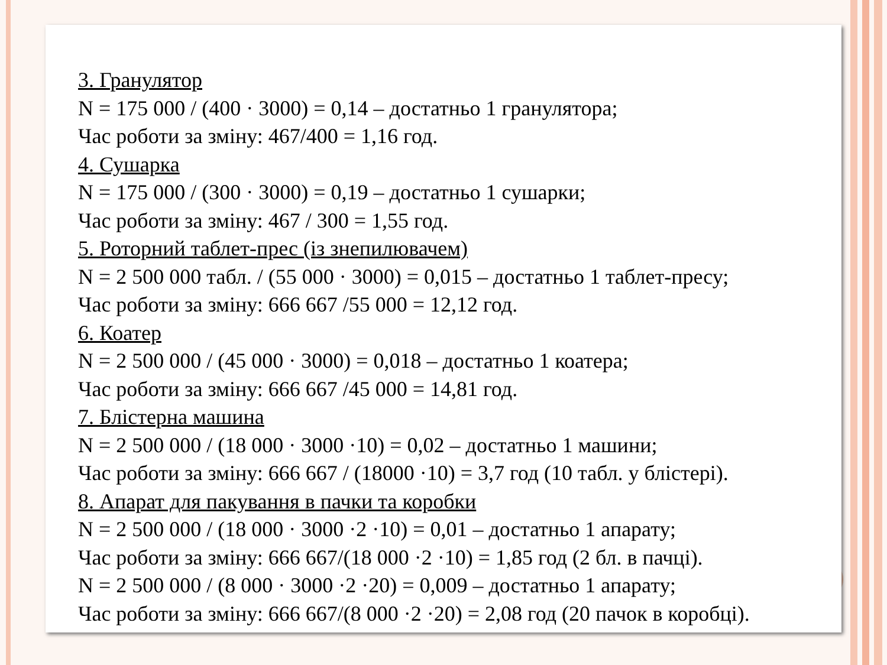3. Гранулятор
N = 175 000 / (400 · 3000) = 0,14 – достатньо 1 гранулятора;
Час роботи за зміну: 467/400 = 1,16 год.
4. Сушарка
N = 175 000 / (300 · 3000) = 0,19 – достатньо 1 сушарки;
Час роботи за зміну: 467 / 300 = 1,55 год.
5. Роторний таблет-прес (із знепилювачем)
N = 2 500 000 табл. / (55 000 · 3000) = 0,015 – достатньо 1 таблет-пресу;
Час роботи за зміну: 666 667 /55 000 = 12,12 год.
6. Коатер
N = 2 500 000 / (45 000 · 3000) = 0,018 – достатньо 1 коатера;
Час роботи за зміну: 666 667 /45 000 = 14,81 год.
7. Блістерна машина
N = 2 500 000 / (18 000 · 3000 ·10) = 0,02 – достатньо 1 машини;
Час роботи за зміну: 666 667 / (18000 ·10) = 3,7 год (10 табл. у блістері).
8. Апарат для пакування в пачки та коробки
N = 2 500 000 / (18 000 · 3000 ·2 ·10) = 0,01 – достатньо 1 апарату;
Час роботи за зміну: 666 667/(18 000 ·2 ·10) = 1,85 год (2 бл. в пачці).
N = 2 500 000 / (8 000 · 3000 ·2 ·20) = 0,009 – достатньо 1 апарату;
Час роботи за зміну: 666 667/(8 000 ·2 ·20) = 2,08 год (20 пачок в коробці).